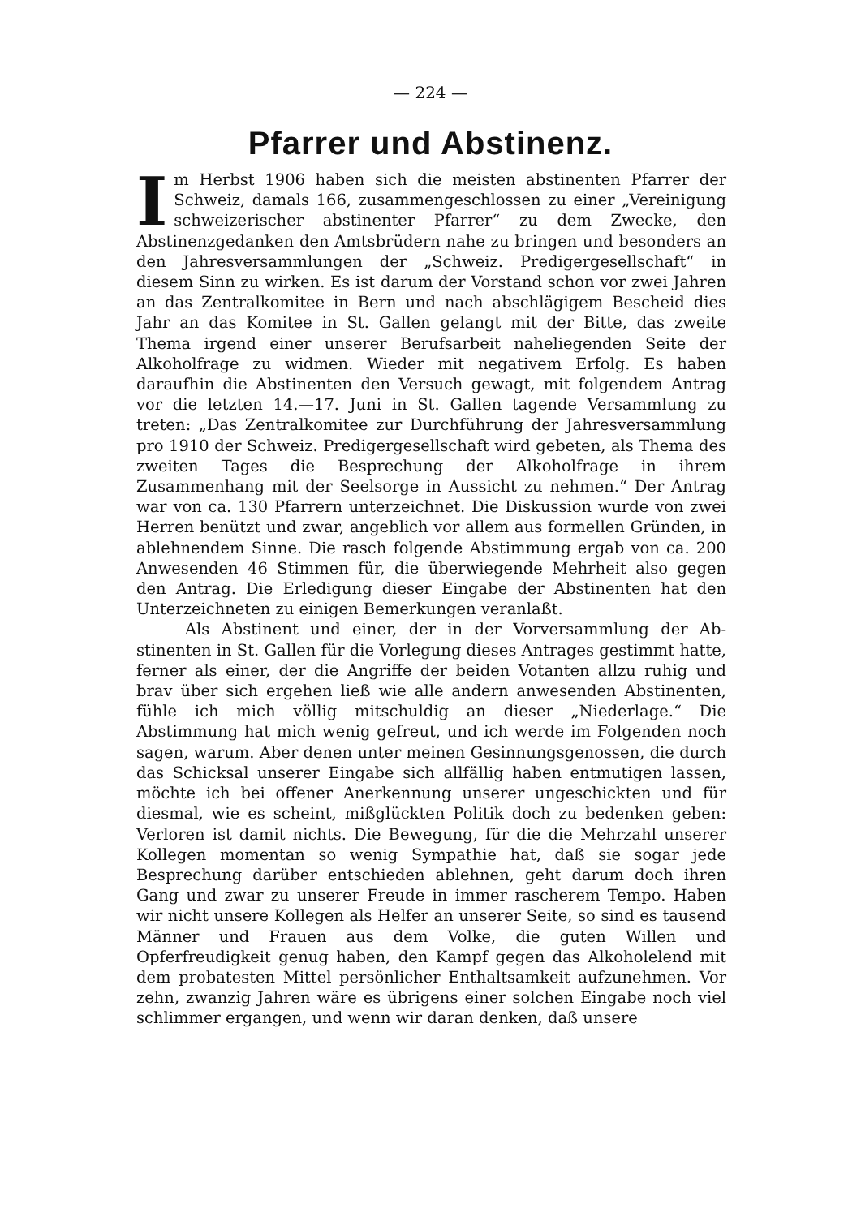— 224 —
Pfarrer und Abstinenz.
Im Herbst 1906 haben sich die meisten abstinenten Pfarrer der Schweiz, damals 166, zusammengeschlossen zu einer „Vereinigung schweizerischer abstinenter Pfarrer“ zu dem Zwecke, den Abstinenz­gedanken den Amtsbrüdern nahe zu bringen und besonders an den Jahresversammlungen der „Schweiz. Predigergesellschaft“ in diesem Sinn zu wirken. Es ist darum der Vorstand schon vor zwei Jahren an das Zentralkomitee in Bern und nach abschlägigem Bescheid dies Jahr an das Komitee in St. Gallen gelangt mit der Bitte, das zweite Thema irgend einer unserer Berufsarbeit naheliegenden Seite der Alkoholfrage zu widmen. Wieder mit negativem Erfolg. Es haben daraufhin die Abstinenten den Versuch gewagt, mit folgendem Antrag vor die letzten 14.—17. Juni in St. Gallen tagende Versammlung zu treten: „Das Zentralkomitee zur Durchführung der Jahresversamm­lung pro 1910 der Schweiz. Predigergesellschaft wird gebeten, als Thema des zweiten Tages die Besprechung der Alkoholfrage in ihrem Zusammenhang mit der Seelsorge in Aussicht zu nehmen.“ Der Antrag war von ca. 130 Pfarrern unterzeichnet. Die Diskussion wurde von zwei Herren benützt und zwar, angeblich vor allem aus formellen Gründen, in ablehnendem Sinne. Die rasch folgende Ab­stimmung ergab von ca. 200 Anwesenden 46 Stimmen für, die über­wiegende Mehrheit also gegen den Antrag. Die Erledigung dieser Eingabe der Abstinenten hat den Unterzeichneten zu einigen Bemer­kungen veranlaßt.
Als Abstinent und einer, der in der Vorversammlung der Ab­stinenten in St. Gallen für die Vorlegung dieses Antrages gestimmt hatte, ferner als einer, der die Angriffe der beiden Votanten allzu ruhig und brav über sich ergehen ließ wie alle andern anwesenden Abstinenten, fühle ich mich völlig mitschuldig an dieser „Niederlage.“ Die Abstimmung hat mich wenig gefreut, und ich werde im Folgenden noch sagen, warum. Aber denen unter meinen Gesinnungsgenossen, die durch das Schicksal unserer Eingabe sich allfällig haben entmutigen lassen, möchte ich bei offener Anerkennung unserer ungeschickten und für diesmal, wie es scheint, mißglückten Politik doch zu bedenken geben: Verloren ist damit nichts. Die Bewegung, für die die Mehrzahl unserer Kollegen momentan so wenig Sympathie hat, daß sie sogar jede Besprechung darüber entschieden ablehnen, geht darum doch ihren Gang und zwar zu unserer Freude in immer rascherem Tempo. Haben wir nicht unsere Kollegen als Helfer an unserer Seite, so sind es tausend Männer und Frauen aus dem Volke, die guten Willen und Opferfreudigkeit genug haben, den Kampf gegen das Alkoholelend mit dem probatesten Mittel persönlicher Enthaltsamkeit aufzunehmen. Vor zehn, zwanzig Jahren wäre es übrigens einer solchen Eingabe noch viel schlimmer ergangen, und wenn wir daran denken, daß unsere